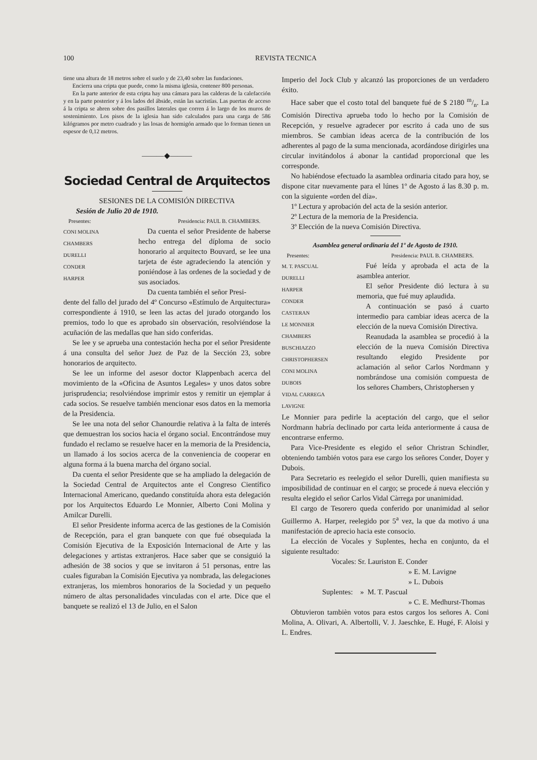100 REVISTA TECNICA
tiene una altura de 18 metros sobre el suelo y de 23,40 sobre las fundaciones.
Encierra una cripta que puede, como la misma iglesia, contener 800 personas.
En la parte anterior de esta cripta hay una cámara para las calderas de la calefacción y en la parte posterior y á los lados del ábside, están las sacristías. Las puertas de acceso á la cripta se abren sobre dos pasillos laterales que corren á lo largo de los muros de sostenimiento. Los pisos de la iglesia han sido calculados para una carga de 586 kilógramos por metro cuadrado y las losas de hormigón armado que lo forman tienen un espesor de 0,12 metros.
———◆———
Sociedad Central de Arquitectos
SESIONES DE LA COMISIÓN DIRECTIVA
Sesión de Julio 20 de 1910.
Presentes: Presidencia: PAUL B. CHAMBERS.
CONI MOLINA
CHAMBERS
DURELLI
CONDER
HARPER
Da cuenta el señor Presidente de haberse hecho entrega del díploma de socio honorario al arquitecto Bouvard, se lee una tarjeta de éste agradeciendo la atención y poniéndose à las ordenes de la sociedad y de sus asociados.
Da cuenta también el señor Presi-
dente del fallo del jurado del 4º Concurso «Estímulo de Arquitectura» correspondiente á 1910, se leen las actas del jurado otorgando los premios, todo lo que es aprobado sin observación, resolviéndose la acuñación de las medallas que han sido conferidas.
Se lee y se aprueba una contestación hecha por el señor Presidente á una consulta del señor Juez de Paz de la Sección 23, sobre honorarios de arquitecto.
Se lee un informe del asesor doctor Klappenbach acerca del movimiento de la «Oficina de Asuntos Legales» y unos datos sobre jurisprudencia; resolviéndose imprimir estos y remitir un ejemplar á cada socios. Se resuelve también mencionar esos datos en la memoria de la Presidencia.
Se lee una nota del señor Chanourdie relativa à la falta de interés que demuestran los socios hacia el órgano social. Encontrándose muy fundado el reclamo se resuelve hacer en la memoria de la Presidencia, un llamado á los socios acerca de la conveniencia de cooperar en alguna forma á la buena marcha del órgano social.
Da cuenta el señor Presidente que se ha ampliado la delegación de la Sociedad Central de Arquitectos ante el Congreso Científico Internacional Americano, quedando constituída ahora esta delegación por los Arquitectos Eduardo Le Monnier, Alberto Coni Molina y Amilcar Durelli.
El señor Presidente informa acerca de las gestiones de la Comisión de Recepción, para el gran banquete con que fué obsequiada la Comisión Ejecutiva de la Exposición Internacional de Arte y las delegaciones y artistas extranjeros. Hace saber que se consiguió la adhesión de 38 socios y que se invitaron á 51 personas, entre las cuales figuraban la Comisión Ejecutiva ya nombrada, las delegaciones extranjeras, los miembros honorarios de la Sociedad y un pequeño número de altas personalidades vinculadas con el arte. Dice que el banquete se realizó el 13 de Julio, en el Salon
Imperio del Jock Club y alcanzó las proporciones de un verdadero éxito.
Hace saber que el costo total del banquete fué de $ 2180 m/n. La Comisión Directiva aprueba todo lo hecho por la Comisión de Recepción, y resuelve agradecer por escrito á cada uno de sus miembros. Se cambian ideas acerca de la contribución de los adherentes al pago de la suma mencionada, acordándose dirigirles una circular invitándolos á abonar la cantidad proporcional que les corresponde.
No habiéndose efectuado la asamblea ordinaria citado para hoy, se dispone citar nuevamente para el lúnes 1º de Agosto á las 8.30 p. m. con la siguiente «orden del día».
1º Lectura y aprobación del acta de la sesión anterior.
2º Lectura de la memoria de la Presidencia.
3º Elección de la nueva Comisión Directiva.
Asamblea general ordinaria del 1º de Agosto de 1910.
Presentes: Presidencia: PAUL B. CHAMBERS.
M. T. PASCUAL
DURELLI
HARPER
CONDER
CASTERAN
LE MONNIER
CHAMBERS
BUSCHIAZZO
CHRISTOPHERSEN
CONI MOLINA
DUBOIS
VIDAL CARREGA
LAVIGNE
Fué leída y aprobada el acta de la asamblea anterior.
El señor Presidente dió lectura à su memoria, que fué muy aplaudida.
A continuación se pasó á cuarto intermedio para cambiar ideas acerca de la elección de la nueva Comisión Directiva.
Reanudada la asamblea se procedió à la elección de la nueva Comisión Directiva resultando elegido Presidente por aclamación al señor Carlos Nordmann y nombrándose una comisión compuesta de los señores Chambers, Christophersen y
Le Monnier para pedirle la aceptación del cargo, que el señor Nordmann habría declinado por carta leída anteriormente á causa de encontrarse enfermo.
Para Vice-Presidente es elegido el señor Christran Schindler, obteniendo también votos para ese cargo los señores Conder, Doyer y Dubois.
Para Secretario es reelegido el señor Durelli, quien manifiesta su imposibilidad de continuar en el cargo; se procede á nueva elección y resulta elegido el señor Carlos Vidal Càrrega por unanimidad.
El cargo de Tesorero queda conferido por unanimidad al señor Guillermo A. Harper, reelegido por 5<sup>a</sup> vez, la que da motivo á una manifestación de aprecio hacia este consocio.
La elección de Vocales y Suplentes, hecha en conjunto, da el siguiente resultado:
Vocales: Sr. Lauriston E. Conder
» E. M. Lavigne
» L. Dubois
Suplentes: » M. T. Pascual
» C. E. Medhurst-Thomas
Obtuvieron tambièn votos para estos cargos los señores A. Coni Molina, A. Olivari, A. Albertolli, V. J. Jaeschke, E. Hugé, F. Aloisi y L. Endres.